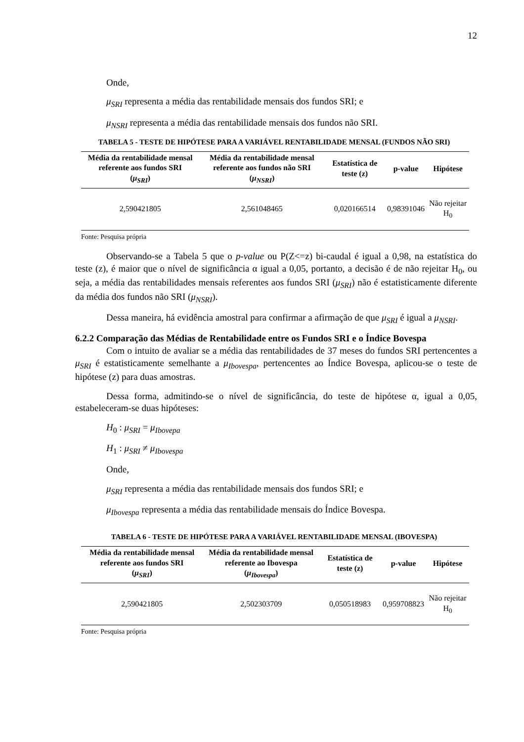12
Onde,
μ<sub>SRI</sub> representa a média das rentabilidade mensais dos fundos SRI; e
μ<sub>NSRI</sub> representa a média das rentabilidade mensais dos fundos não SRI.
TABELA 5 - TESTE DE HIPÓTESE PARA A VARIÁVEL RENTABILIDADE MENSAL (FUNDOS NÃO SRI)
| Média da rentabilidade mensal referente aos fundos SRI ( μ<sub>SRI</sub> ) | Média da rentabilidade mensal referente aos fundos não SRI ( μ<sub>NSRI</sub> ) | Estatística de teste (z) | p-value | Hipótese |
| --- | --- | --- | --- | --- |
| 2,590421805 | 2,561048465 | 0,020166514 | 0,98391046 | Não rejeitar H<sub>0</sub> |
Fonte: Pesquisa própria
Observando-se a Tabela 5 que o p-value ou P(Z<=z) bi-caudal é igual a 0,98, na estatística do teste (z), é maior que o nível de significância α igual a 0,05, portanto, a decisão é de não rejeitar H<sub>0</sub>, ou seja, a média das rentabilidades mensais referentes aos fundos SRI (μ<sub>SRI</sub>) não é estatisticamente diferente da média dos fundos não SRI (μ<sub>NSRI</sub>).
Dessa maneira, há evidência amostral para confirmar a afirmação de que μ<sub>SRI</sub> é igual a μ<sub>NSRI</sub>.
6.2.2 Comparação das Médias de Rentabilidade entre os Fundos SRI e o Índice Bovespa
Com o intuito de avaliar se a média das rentabilidades de 37 meses do fundos SRI pertencentes a μ<sub>SRI</sub> é estatisticamente semelhante a μ<sub>Ibovespa</sub>, pertencentes ao Índice Bovespa, aplicou-se o teste de hipótese (z) para duas amostras.
Dessa forma, admitindo-se o nível de significância, do teste de hipótese α, igual a 0,05, estabeleceram-se duas hipóteses:
H<sub>0</sub> : μ<sub>SRI</sub> = μ<sub>Ibovepa</sub>
H<sub>1</sub> : μ<sub>SRI</sub> ≠ μ<sub>Ibovespa</sub>
Onde,
μ<sub>SRI</sub> representa a média das rentabilidade mensais dos fundos SRI; e
μ<sub>Ibovespa</sub> representa a média das rentabilidade mensais do Índice Bovespa.
TABELA 6 - TESTE DE HIPÓTESE PARA A VARIÁVEL RENTABILIDADE MENSAL (IBOVESPA)
| Média da rentabilidade mensal referente aos fundos SRI ( μ<sub>SRI</sub> ) | Média da rentabilidade mensal referente ao Ibovespa ( μ<sub>Ibovespa</sub> ) | Estatística de teste (z) | p-value | Hipótese |
| --- | --- | --- | --- | --- |
| 2,590421805 | 2,502303709 | 0,050518983 | 0,959708823 | Não rejeitar H<sub>0</sub> |
Fonte: Pesquisa própria